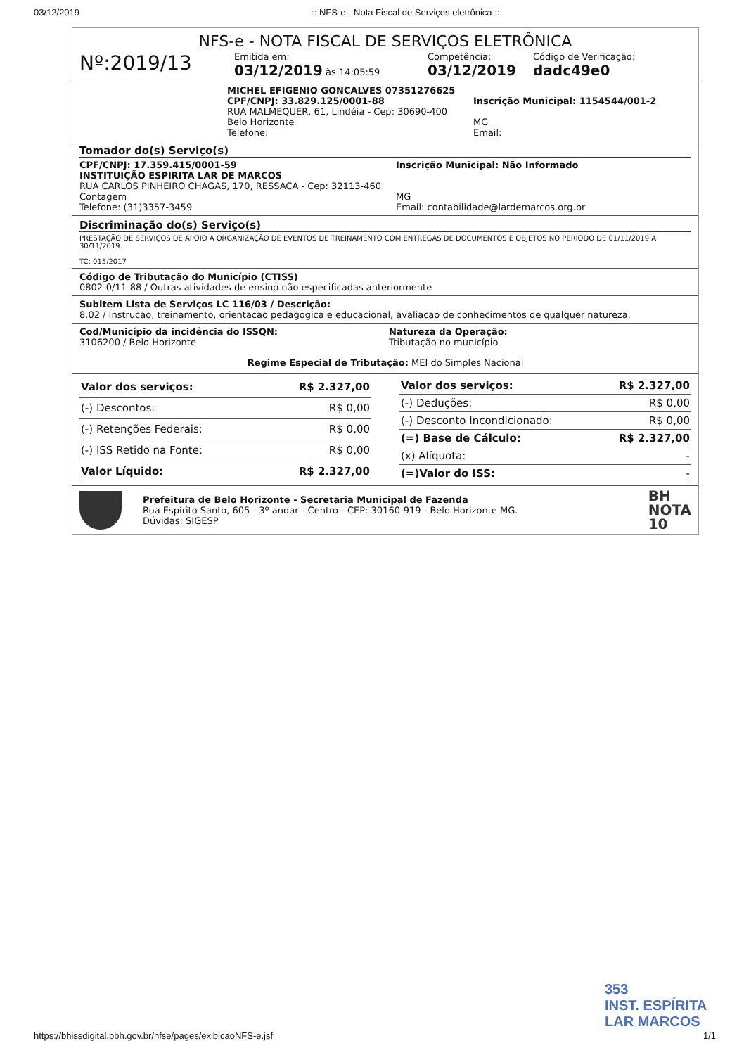03/12/2019:: NFS-e - Nota Fiscal de Serviços eletrônica ::
NFS-e - NOTA FISCAL DE SERVIÇOS ELETRÔNICA
Nº:2019/13
Emitida em:
03/12/2019 às 14:05:59
Competência:
03/12/2019
Código de Verificação:
dadc49e0
MICHEL EFIGENIO GONCALVES 07351276625
CPF/CNPJ: 33.829.125/0001-88
RUA MALMEQUER, 61, Lindéia - Cep: 30690-400
Belo Horizonte
Telefone:
Inscrição Municipal: 1154544/001-2
MG
Email:
Tomador do(s) Serviço(s)
CPF/CNPJ: 17.359.415/0001-59
INSTITUIÇÃO ESPIRITA LAR DE MARCOS
RUA CARLOS PINHEIRO CHAGAS, 170, RESSACA - Cep: 32113-460
Contagem
Telefone: (31)3357-3459
Inscrição Municipal: Não Informado
MG
Email: contabilidade@lardemarcos.org.br
Discriminação do(s) Serviço(s)
PRESTAÇÃO DE SERVIÇOS DE APOIO A ORGANIZAÇÃO DE EVENTOS DE TREINAMENTO COM ENTREGAS DE DOCUMENTOS E OBJETOS NO PERÍODO DE 01/11/2019 A 30/11/2019.
TC: 015/2017
Código de Tributação do Município (CTISS)
0802-0/11-88 / Outras atividades de ensino não especificadas anteriormente
Subitem Lista de Serviços LC 116/03 / Descrição:
8.02 / Instrucao, treinamento, orientacao pedagogica e educacional, avaliacao de conhecimentos de qualquer natureza.
Cod/Município da incidência do ISSQN:
3106200 / Belo Horizonte
Natureza da Operação:
Tributação no município
Regime Especial de Tributação: MEI do Simples Nacional
| Valor dos serviços: | R$ 2.327,00 |
| (-) Descontos: | R$ 0,00 |
| (-) Retenções Federais: | R$ 0,00 |
| (-) ISS Retido na Fonte: | R$ 0,00 |
| Valor Líquido: | R$ 2.327,00 |
| Valor dos serviços: | R$ 2.327,00 |
| (-) Deduções: | R$ 0,00 |
| (-) Desconto Incondicionado: | R$ 0,00 |
| (=) Base de Cálculo: | R$ 2.327,00 |
| (x) Alíquota: | - |
| (=)Valor do ISS: | - |
Prefeitura de Belo Horizonte - Secretaria Municipal de Fazenda
Rua Espírito Santo, 605 - 3º andar - Centro - CEP: 30160-919 - Belo Horizonte MG.
Dúvidas: SIGESP
BH
NOTA
10
353
INST. ESPÍRITA
LAR MARCOS
https://bhissdigital.pbh.gov.br/nfse/pages/exibicaoNFS-e.jsf 1/1